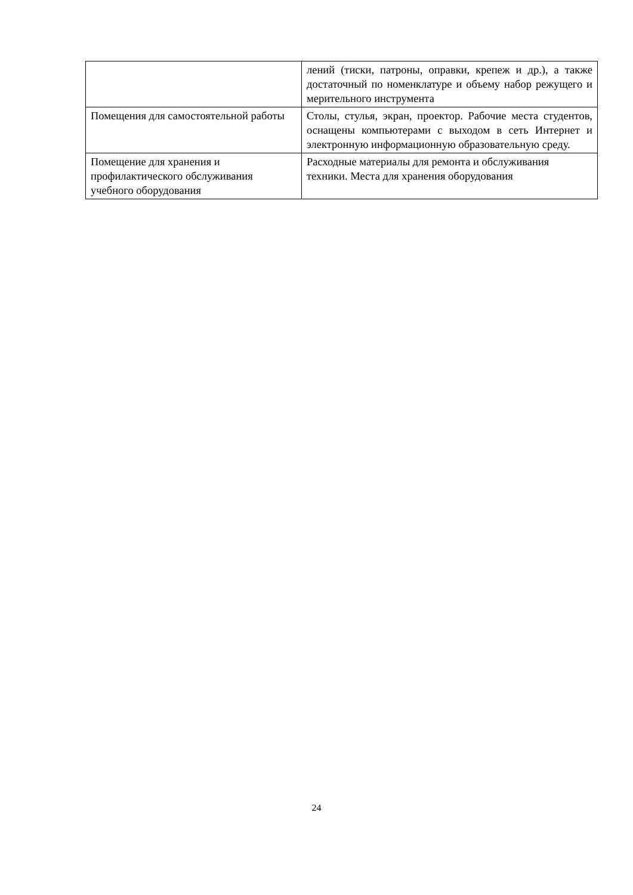| | лений (тиски, патроны, оправки, крепеж и др.), а также достаточный по номенклатуре и объему набор режущего и мерительного инструмента |
| Помещения для самостоятельной работы | Столы, стулья, экран, проектор. Рабочие места студентов, оснащены компьютерами с выходом в сеть Интернет и электронную информационную образовательную среду. |
| Помещение для хранения и профилактического обслуживания учебного оборудования | Расходные материалы для ремонта и обслуживания техники. Места для хранения оборудования |
24